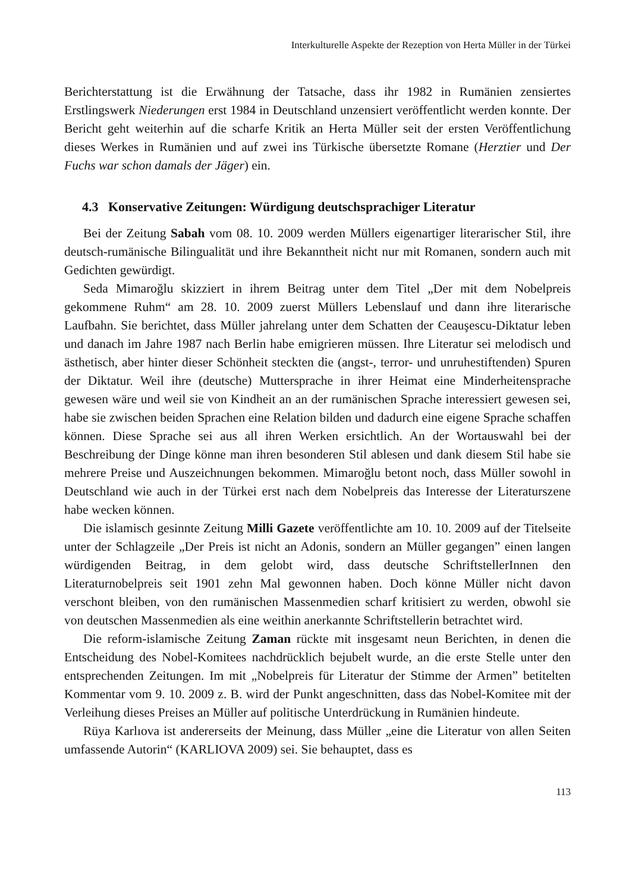Interkulturelle Aspekte der Rezeption von Herta Müller in der Türkei
Berichterstattung ist die Erwähnung der Tatsache, dass ihr 1982 in Rumänien zensiertes Erstlingswerk Niederungen erst 1984 in Deutschland unzensiert veröffentlicht werden konnte. Der Bericht geht weiterhin auf die scharfe Kritik an Herta Müller seit der ersten Veröffentlichung dieses Werkes in Rumänien und auf zwei ins Türkische übersetzte Romane (Herztier und Der Fuchs war schon damals der Jäger) ein.
4.3 Konservative Zeitungen: Würdigung deutschsprachiger Literatur
Bei der Zeitung Sabah vom 08. 10. 2009 werden Müllers eigenartiger literarischer Stil, ihre deutsch-rumänische Bilingualität und ihre Bekanntheit nicht nur mit Romanen, sondern auch mit Gedichten gewürdigt.
Seda Mimaroğlu skizziert in ihrem Beitrag unter dem Titel „Der mit dem Nobelpreis gekommene Ruhm“ am 28. 10. 2009 zuerst Müllers Lebenslauf und dann ihre literarische Laufbahn. Sie berichtet, dass Müller jahrelang unter dem Schatten der Ceauşescu-Diktatur leben und danach im Jahre 1987 nach Berlin habe emigrieren müssen. Ihre Literatur sei melodisch und ästhetisch, aber hinter dieser Schönheit steckten die (angst-, terror- und unruhestiftenden) Spuren der Diktatur. Weil ihre (deutsche) Muttersprache in ihrer Heimat eine Minderheitensprache gewesen wäre und weil sie von Kindheit an an der rumänischen Sprache interessiert gewesen sei, habe sie zwischen beiden Sprachen eine Relation bilden und dadurch eine eigene Sprache schaffen können. Diese Sprache sei aus all ihren Werken ersichtlich. An der Wortauswahl bei der Beschreibung der Dinge könne man ihren besonderen Stil ablesen und dank diesem Stil habe sie mehrere Preise und Auszeichnungen bekommen. Mimaroğlu betont noch, dass Müller sowohl in Deutschland wie auch in der Türkei erst nach dem Nobelpreis das Interesse der Literaturszene habe wecken können.
Die islamisch gesinnte Zeitung Milli Gazete veröffentlichte am 10. 10. 2009 auf der Titelseite unter der Schlagzeile „Der Preis ist nicht an Adonis, sondern an Müller gegangen” einen langen würdigenden Beitrag, in dem gelobt wird, dass deutsche SchriftstellerInnen den Literaturnobelpreis seit 1901 zehn Mal gewonnen haben. Doch könne Müller nicht davon verschont bleiben, von den rumänischen Massenmedien scharf kritisiert zu werden, obwohl sie von deutschen Massenmedien als eine weithin anerkannte Schriftstellerin betrachtet wird.
Die reform-islamische Zeitung Zaman rückte mit insgesamt neun Berichten, in denen die Entscheidung des Nobel-Komitees nachdrücklich bejubelt wurde, an die erste Stelle unter den entsprechenden Zeitungen. Im mit „Nobelpreis für Literatur der Stimme der Armen” betitelten Kommentar vom 9. 10. 2009 z. B. wird der Punkt angeschnitten, dass das Nobel-Komitee mit der Verleihung dieses Preises an Müller auf politische Unterdrückung in Rumänien hindeute.
Rüya Karlıova ist andererseits der Meinung, dass Müller „eine die Literatur von allen Seiten umfassende Autorin“ (KARLIOVA 2009) sei. Sie behauptet, dass es
113